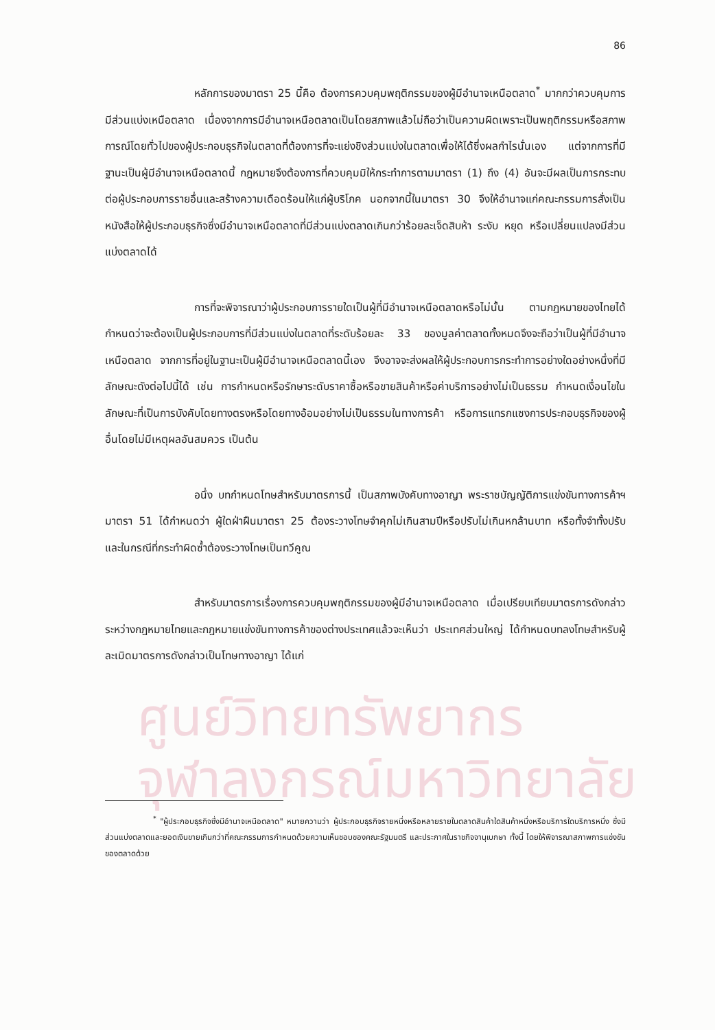ศูนย์วิทยทรัพยากร
จุฬาลงกรณ์มหาวิทยาลัย
86
หลักการของมาตรา 25 นี้คือ ต้องการควบคุมพฤติกรรมของผู้มีอำนาจเหนือตลาด<sup>*</sup> มากกว่าควบคุมการมีส่วนแบ่งเหนือตลาด เนื่องจากการมีอำนาจเหนือตลาดเป็นโดยสภาพแล้วไม่ถือว่าเป็นความผิดเพราะเป็นพฤติกรรมหรือสภาพการณ์โดยทั่วไปของผู้ประกอบธุรกิจในตลาดที่ต้องการที่จะแย่งชิงส่วนแบ่งในตลาดเพื่อให้ได้ซึ่งผลกำไรนั่นเอง แต่จากการที่มีฐานะเป็นผู้มีอำนาจเหนือตลาดนี้ กฎหมายจึงต้องการที่ควบคุมมิให้กระทำการตามมาตรา (1) ถึง (4) อันจะมีผลเป็นการกระทบต่อผู้ประกอบการรายอื่นและสร้างความเดือดร้อนให้แก่ผู้บริโภค นอกจากนี้ในมาตรา 30 จึงให้อำนาจแก่คณะกรรมการสั่งเป็นหนังสือให้ผู้ประกอบธุรกิจซึ่งมีอำนาจเหนือตลาดที่มีส่วนแบ่งตลาดเกินกว่าร้อยละเจ็ดสิบห้า ระงับ หยุด หรือเปลี่ยนแปลงมีส่วนแบ่งตลาดได้
การที่จะพิจารณาว่าผู้ประกอบการรายใดเป็นผู้ที่มีอำนาจเหนือตลาดหรือไม่นั้น ตามกฎหมายของไทยได้กำหนดว่าจะต้องเป็นผู้ประกอบการที่มีส่วนแบ่งในตลาดที่ระดับร้อยละ 33 ของมูลค่าตลาดทั้งหมดจึงจะถือว่าเป็นผู้ที่มีอำนาจเหนือตลาด จากการที่อยู่ในฐานะเป็นผู้มีอำนาจเหนือตลาดนี้เอง จึงอาจจะส่งผลให้ผู้ประกอบการกระทำการอย่างใดอย่างหนึ่งที่มีลักษณะดังต่อไปนี้ได้ เช่น การกำหนดหรือรักษาระดับราคาซื้อหรือขายสินค้าหรือค่าบริการอย่างไม่เป็นธรรม กำหนดเงื่อนไขในลักษณะที่เป็นการบังคับโดยทางตรงหรือโดยทางอ้อมอย่างไม่เป็นธรรมในทางการค้า หรือการแทรกแซงการประกอบธุรกิจของผู้อื่นโดยไม่มีเหตุผลอันสมควร เป็นต้น
อนึ่ง บทกำหนดโทษสำหรับมาตรการนี้ เป็นสภาพบังคับทางอาญา พระราชบัญญัติการแข่งขันทางการค้าฯ มาตรา 51 ได้กำหนดว่า ผู้ใดฝ่าฝืนมาตรา 25 ต้องระวางโทษจำคุกไม่เกินสามปีหรือปรับไม่เกินหกล้านบาท หรือทั้งจำทั้งปรับ และในกรณีที่กระทำผิดซ้ำต้องระวางโทษเป็นทวีคูณ
สำหรับมาตรการเรื่องการควบคุมพฤติกรรมของผู้มีอำนาจเหนือตลาด เมื่อเปรียบเทียบมาตรการดังกล่าวระหว่างกฎหมายไทยและกฎหมายแข่งขันทางการค้าของต่างประเทศแล้วจะเห็นว่า ประเทศส่วนใหญ่ ได้กำหนดบทลงโทษสำหรับผู้ละเมิดมาตรการดังกล่าวเป็นโทษทางอาญา ได้แก่
<sup>*</sup> "ผู้ประกอบธุรกิจซึ่งมีอำนาจเหนือตลาด" หมายความว่า ผู้ประกอบธุรกิจรายหนึ่งหรือหลายรายในตลาดสินค้าใดสินค้าหนึ่งหรือบริการใดบริการหนึ่ง ซึ่งมีส่วนแบ่งตลาดและยอดเงินขายเกินกว่าที่คณะกรรมการกำหนดด้วยความเห็นชอบของคณะรัฐมนตรี และประกาศในราชกิจจานุเบกษา ทั้งนี้ โดยให้พิจารณาสภาพการแข่งขันของตลาดด้วย